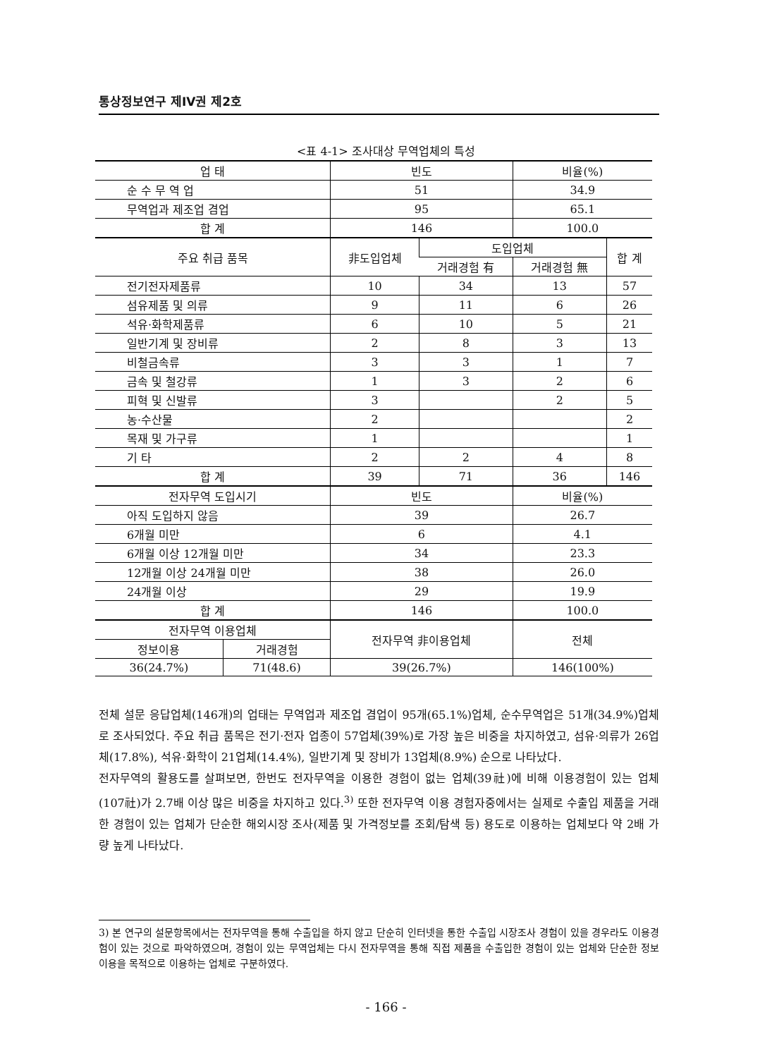통상정보연구 제IV권 제2호
<표 4-1> 조사대상 무역업체의 특성
| 업 태 | | 빈도 | | 비율(%) | |
| --- | --- | --- | --- | --- | --- |
| 순 수 무 역 업 | | 51 | | 34.9 | |
| 무역업과 제조업 겸업 | | 95 | | 65.1 | |
| 합 계 | | 146 | | 100.0 | |
| 주요 취급 품목 | | 非도입업체 | 도입업체 | | 합 계 |
| | | | 거래경험 有 | 거래경험 無 | |
| 전기전자제품류 | | 10 | 34 | 13 | 57 |
| 섬유제품 및 의류 | | 9 | 11 | 6 | 26 |
| 석유·화학제품류 | | 6 | 10 | 5 | 21 |
| 일반기계 및 장비류 | | 2 | 8 | 3 | 13 |
| 비철금속류 | | 3 | 3 | 1 | 7 |
| 금속 및 철강류 | | 1 | 3 | 2 | 6 |
| 피혁 및 신발류 | | 3 | | 2 | 5 |
| 농·수산물 | | 2 | | | 2 |
| 목재 및 가구류 | | 1 | | | 1 |
| 기 타 | | 2 | 2 | 4 | 8 |
| 합 계 | | 39 | 71 | 36 | 146 |
| 전자무역 도입시기 | | 빈도 | | 비율(%) | |
| 아직 도입하지 않음 | | 39 | | 26.7 | |
| 6개월 미만 | | 6 | | 4.1 | |
| 6개월 이상 12개월 미만 | | 34 | | 23.3 | |
| 12개월 이상 24개월 미만 | | 38 | | 26.0 | |
| 24개월 이상 | | 29 | | 19.9 | |
| 합 계 | | 146 | | 100.0 | |
| 전자무역 이용업체 | | 전자무역 非이용업체 | | 전체 | |
| 정보이용 | 거래경험 | | | | |
| 36(24.7%) | 71(48.6) | 39(26.7%) | | 146(100%) | |
전체 설문 응답업체(146개)의 업태는 무역업과 제조업 겸업이 95개(65.1%)업체, 순수무역업은 51개(34.9%)업체로 조사되었다. 주요 취급 품목은 전기·전자 업종이 57업체(39%)로 가장 높은 비중을 차지하였고, 섬유·의류가 26업체(17.8%), 석유·화학이 21업체(14.4%), 일반기계 및 장비가 13업체(8.9%) 순으로 나타났다.
전자무역의 활용도를 살펴보면, 한번도 전자무역을 이용한 경험이 없는 업체(39社)에 비해 이용경험이 있는 업체(107社)가 2.7배 이상 많은 비중을 차지하고 있다.<sup>3)</sup> 또한 전자무역 이용 경험자중에서는 실제로 수출입 제품을 거래한 경험이 있는 업체가 단순한 해외시장 조사(제품 및 가격정보를 조회/탐색 등) 용도로 이용하는 업체보다 약 2배 가량 높게 나타났다.
3) 본 연구의 설문항목에서는 전자무역을 통해 수출입을 하지 않고 단순히 인터넷을 통한 수출입 시장조사 경험이 있을 경우라도 이용경험이 있는 것으로 파악하였으며, 경험이 있는 무역업체는 다시 전자무역을 통해 직접 제품을 수출입한 경험이 있는 업체와 단순한 정보이용을 목적으로 이용하는 업체로 구분하였다.
- 166 -